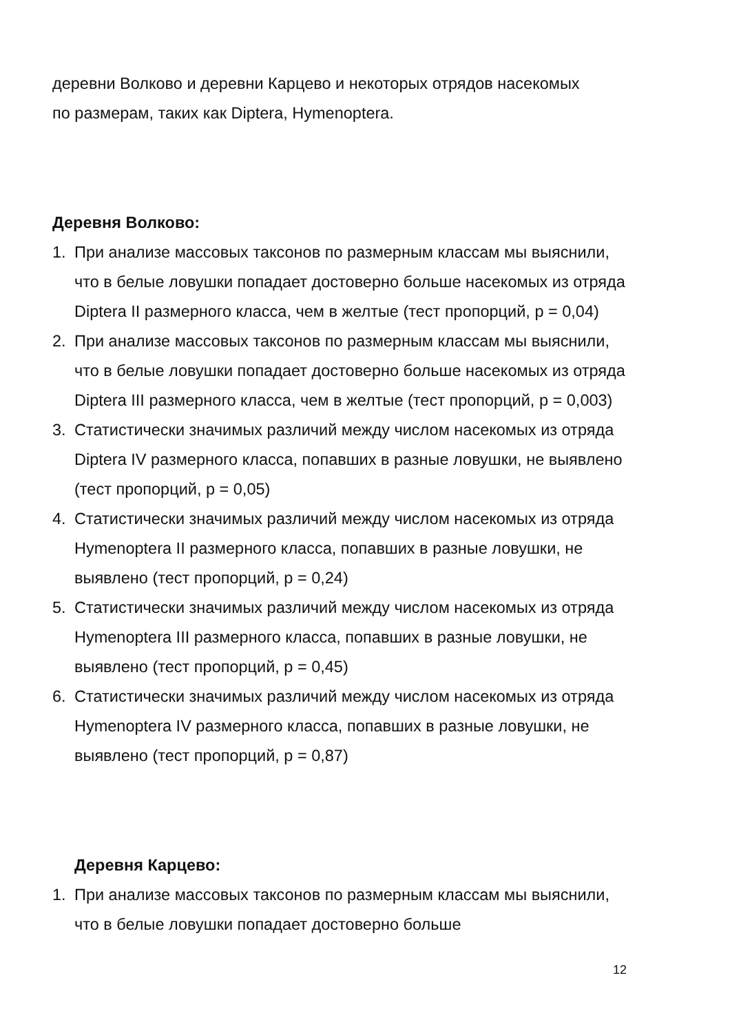деревни Волково и деревни Карцево и некоторых отрядов насекомых
по размерам, таких как Diptera, Hymenoptera.
Деревня Волково:
1. При анализе массовых таксонов по размерным классам мы выяснили, что в белые ловушки попадает достоверно больше насекомых из отряда Diptera II размерного класса, чем в желтые (тест пропорций, p = 0,04)
2. При анализе массовых таксонов по размерным классам мы выяснили, что в белые ловушки попадает достоверно больше насекомых из отряда Diptera III размерного класса, чем в желтые (тест пропорций, p = 0,003)
3. Статистически значимых различий между числом насекомых из отряда Diptera IV размерного класса, попавших в разные ловушки, не выявлено (тест пропорций, p = 0,05)
4. Статистически значимых различий между числом насекомых из отряда Hymenoptera II размерного класса, попавших в разные ловушки, не выявлено (тест пропорций, p = 0,24)
5. Статистически значимых различий между числом насекомых из отряда Hymenoptera III размерного класса, попавших в разные ловушки, не выявлено (тест пропорций, p = 0,45)
6. Статистически значимых различий между числом насекомых из отряда Hymenoptera IV размерного класса, попавших в разные ловушки, не выявлено (тест пропорций, p = 0,87)
Деревня Карцево:
1. При анализе массовых таксонов по размерным классам мы выяснили, что в белые ловушки попадает достоверно больше
12